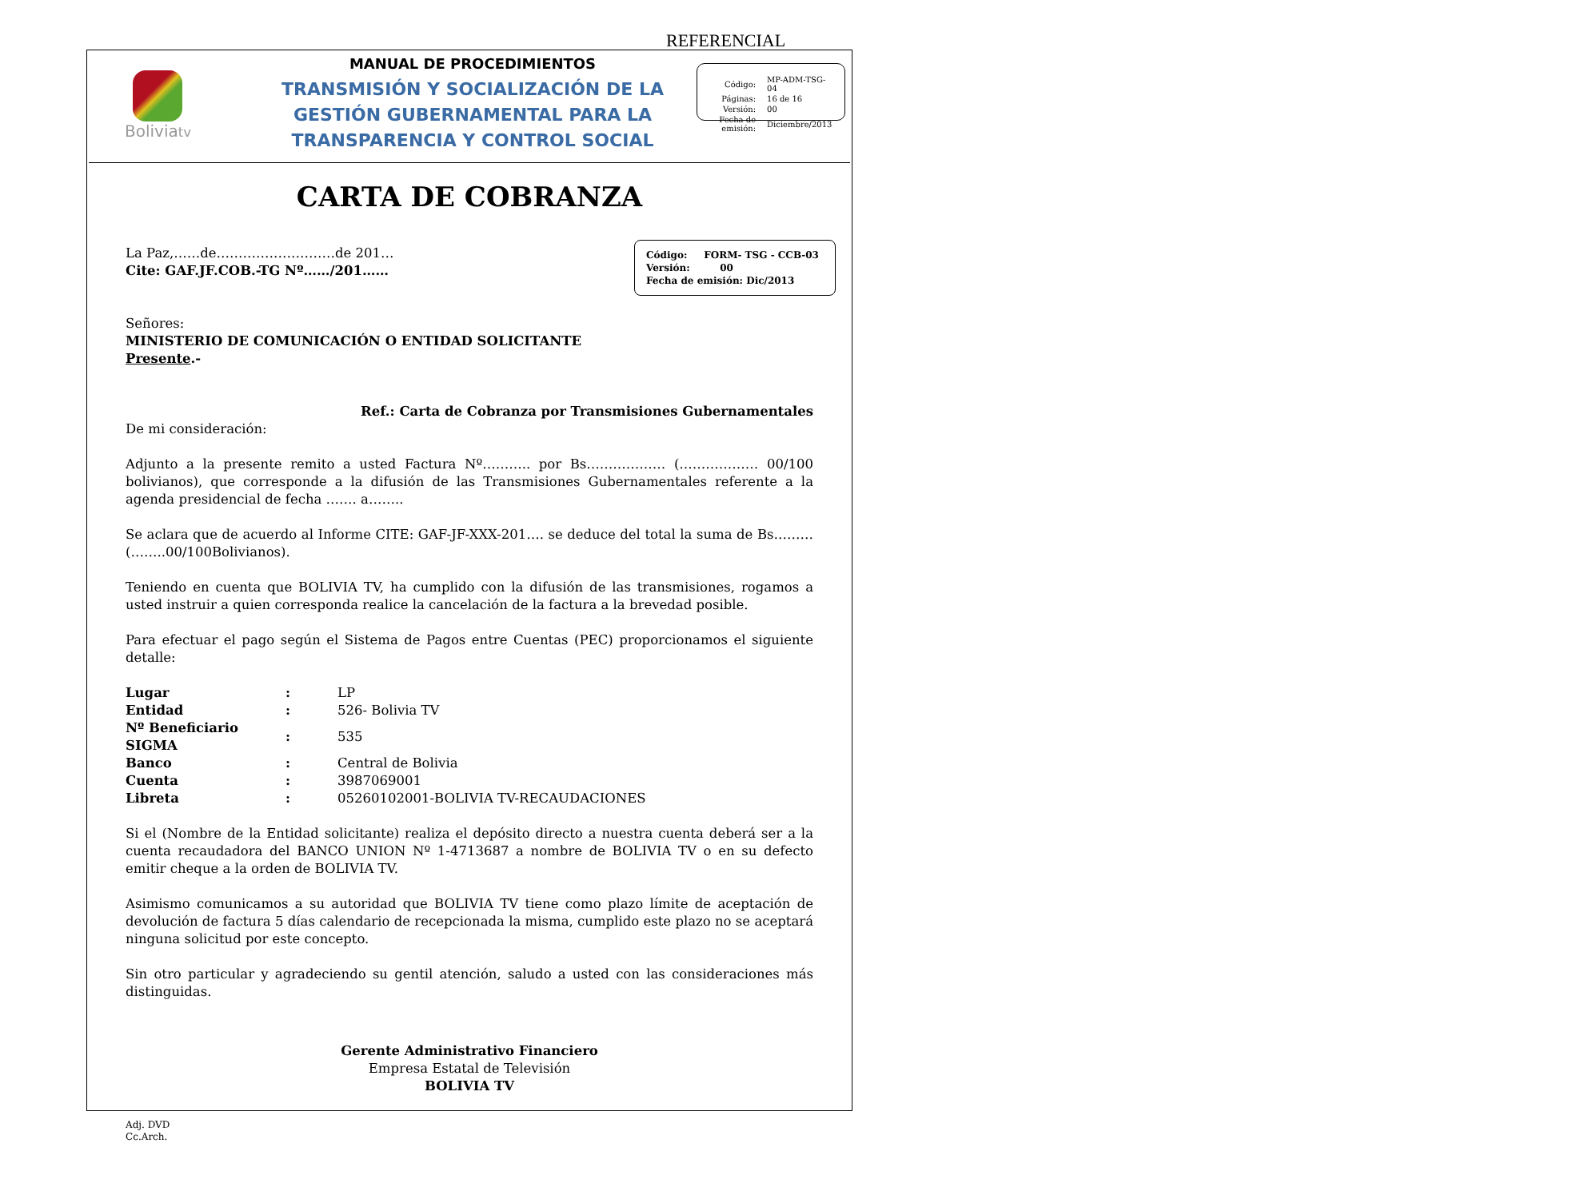REFERENCIAL
Boliviatv
MANUAL DE PROCEDIMIENTOS
TRANSMISIÓN Y SOCIALIZACIÓN DE LA
GESTIÓN GUBERNAMENTAL PARA LA
TRANSPARENCIA Y CONTROL SOCIAL
| Código: | MP-ADM-TSG-04 |
| Páginas: | 16 de 16 |
| Versión: | 00 |
| Fecha de emisión: | Diciembre/2013 |
CARTA DE COBRANZA
Código: FORM- TSG - CCB-03
Versión: 00
Fecha de emisión: Dic/2013
La Paz,……de………………………de 201…
Cite: GAF.JF.COB.-TG Nº……/201……
Señores:
MINISTERIO DE COMUNICACIÓN O ENTIDAD SOLICITANTE
Presente.-
Ref.: Carta de Cobranza por Transmisiones Gubernamentales
De mi consideración:
Adjunto a la presente remito a usted Factura Nº……….. por Bs……………… (……………… 00/100 bolivianos), que corresponde a la difusión de las Transmisiones Gubernamentales referente a la agenda presidencial de fecha ……. a……..
Se aclara que de acuerdo al Informe CITE: GAF-JF-XXX-201…. se deduce del total la suma de Bs……… (……..00/100Bolivianos).
Teniendo en cuenta que BOLIVIA TV, ha cumplido con la difusión de las transmisiones, rogamos a usted instruir a quien corresponda realice la cancelación de la factura a la brevedad posible.
Para efectuar el pago según el Sistema de Pagos entre Cuentas (PEC) proporcionamos el siguiente detalle:
| Lugar | : | LP |
| Entidad | : | 526- Bolivia TV |
| Nº Beneficiario SIGMA | : | 535 |
| Banco | : | Central de Bolivia |
| Cuenta | : | 3987069001 |
| Libreta | : | 05260102001-BOLIVIA TV-RECAUDACIONES |
Si el (Nombre de la Entidad solicitante) realiza el depósito directo a nuestra cuenta deberá ser a la cuenta recaudadora del BANCO UNION Nº 1-4713687 a nombre de BOLIVIA TV o en su defecto emitir cheque a la orden de BOLIVIA TV.
Asimismo comunicamos a su autoridad que BOLIVIA TV tiene como plazo límite de aceptación de devolución de factura 5 días calendario de recepcionada la misma, cumplido este plazo no se aceptará ninguna solicitud por este concepto.
Sin otro particular y agradeciendo su gentil atención, saludo a usted con las consideraciones más distinguidas.
Gerente Administrativo Financiero
Empresa Estatal de Televisión
BOLIVIA TV
Adj. DVD
Cc.Arch.